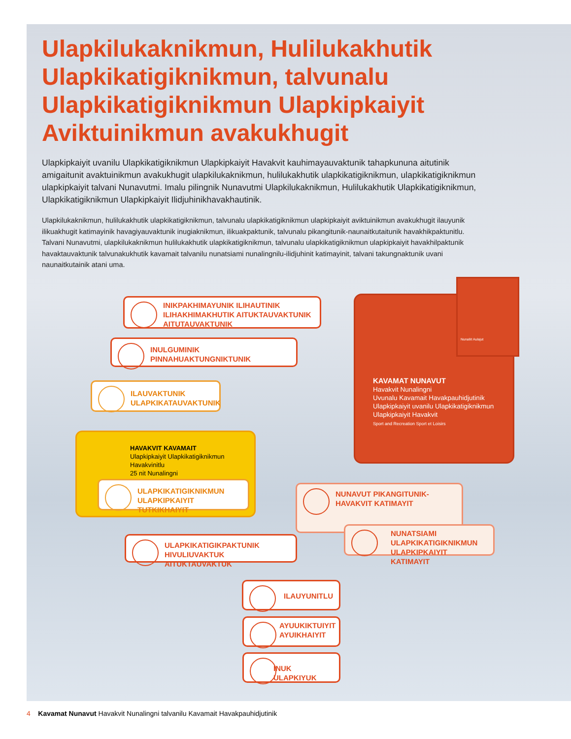Ulapkilukaknikmun, Hulilukakhutik Ulapkikatigiknikmun, talvunalu Ulapkikatigiknikmun Ulapkipkaiyit Aviktuinikmun avakukhugit
Ulapkipkaiyit uvanilu Ulapkikatigiknikmun Ulapkipkaiyit Havakvit kauhimayauvaktunik tahapkununa aitutinik amigaitunit avaktuinikmun avakukhugit ulapkilukaknikmun, hulilukakhutik ulapkikatigiknikmun, ulapkikatigiknikmun ulapkipkaiyit talvani Nunavutmi. Imalu pilingnik Nunavutmi Ulapkilukaknikmun, Hulilukakhutik Ulapkikatigiknikmun, Ulapkikatigiknikmun Ulapkipkaiyit Ilidjuhinikhavakhautinik.
Ulapkilukaknikmun, hulilukakhutik ulapkikatigiknikmun, talvunalu ulapkikatigiknikmun ulapkipkaiyit aviktuinikmun avakukhugit ilauyunik ilikuakhugit katimayinik havagiyauvaktunik inugiaknikmun, ilikuakpaktunik, talvunalu pikangitunik-naunaitkutaitunik havakhikpaktunitlu. Talvani Nunavutmi, ulapkilukaknikmun hulilukakhutik ulapkikatigiknikmun, talvunalu ulapkikatigiknikmun ulapkipkaiyit havakhilpaktunik havaktauvaktunik talvunakukhutik kavamait talvanilu nunatsiami nunalingnilu-ilidjuhinit katimayinit, talvani takungnaktunik uvani naunaitkutainik atani uma.
INIKPAKHIMAYUNIK ILIHAUTINIK ILIHAKHIMAKHUTIK AITUKTAUVAKTUNIK AITUTAUVAKTUNIK
INULGUMINIK PINNAHUAKTUNGNIKTUNIK
ILAUVAKTUNIK ULAPKIKATAUVAKTUNIK
HAVAKVIT KAVAMAIT
Ulapkipkaiyit Ulapkikatigiknikmun Havakvinitlu
25 nit Nunalingni
ULAPKIKATIGIKNIKMUN ULAPKIPKAIYIT TUTKIKHAIYIT
KAVAMAT NUNAVUT
Havakvit Nunalingni
Uvunalu Kavamait Havakpauhidjutinik
Ulapkipkaiyit uvanilu Ulapkikatigiknikmun
Ulapkipkaiyit Havakvit
Sport and Recreation Sport et Loisirs
Nunaliit Aulajut
NUNAVUT PIKANGITUNIK-HAVAKVIT KATIMAYIT
NUNATSIAMI ULAPKIKATIGIKNIKMUN ULAPKIPKAIYIT KATIMAYIT
ULAPKIKATIGIKPAKTUNIK HIVULIUVAKTUK AITUKTAUVAKTUK
ILAUYUNITLU
AYUUKIKTUIYIT AYUIKHAIYIT
INUK ULAPKIYUK
4 Kavamat Nunavut Havakvit Nunalingni talvanilu Kavamait Havakpauhidjutinik